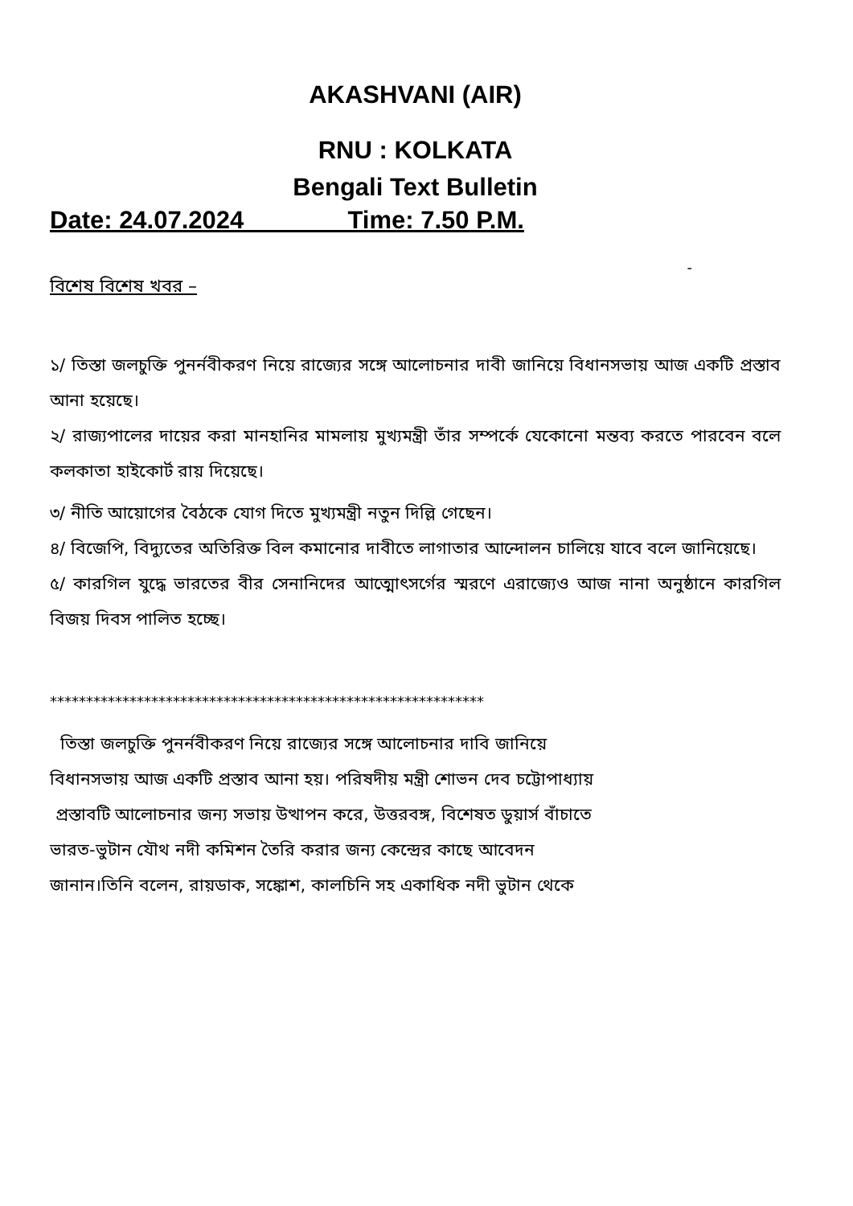AKASHVANI (AIR)
RNU : KOLKATA
Bengali Text Bulletin
Date: 24.07.2024 Time: 7.50 P.M.
-
বিশেষ বিশেষ খবর –
১/ তিস্তা জলচুক্তি পুনর্নবীকরণ নিয়ে রাজ্যের সঙ্গে আলোচনার দাবী জানিয়ে বিধানসভায় আজ একটি প্রস্তাব আনা হয়েছে।
২/ রাজ্যপালের দায়ের করা মানহানির মামলায় মুখ্যমন্ত্রী তাঁর সম্পর্কে যেকোনো মন্তব্য করতে পারবেন বলে কলকাতা হাইকোর্ট রায় দিয়েছে।
৩/ নীতি আয়োগের বৈঠকে যোগ দিতে মুখ্যমন্ত্রী নতুন দিল্লি গেছেন।
৪/ বিজেপি, বিদ্যুতের অতিরিক্ত বিল কমানোর দাবীতে লাগাতার আন্দোলন চালিয়ে যাবে বলে জানিয়েছে।
৫/ কারগিল যুদ্ধে ভারতের বীর সেনানিদের আত্মোৎসর্গের স্মরণে এরাজ্যেও আজ নানা অনুষ্ঠানে কারগিল বিজয় দিবস পালিত হচ্ছে।
************************************************************
তিস্তা জলচুক্তি পুনর্নবীকরণ নিয়ে রাজ্যের সঙ্গে আলোচনার দাবি জানিয়ে
বিধানসভায় আজ একটি প্রস্তাব আনা হয়। পরিষদীয় মন্ত্রী শোভন দেব চট্টোপাধ্যায়
প্রস্তাবটি আলোচনার জন্য সভায় উত্থাপন করে, উত্তরবঙ্গ, বিশেষত ডুয়ার্স বাঁচাতে
ভারত-ভুটান যৌথ নদী কমিশন তৈরি করার জন্য কেন্দ্রের কাছে আবেদন
জানান।তিনি বলেন, রায়ডাক, সঙ্কোশ, কালচিনি সহ একাধিক নদী ভুটান থেকে